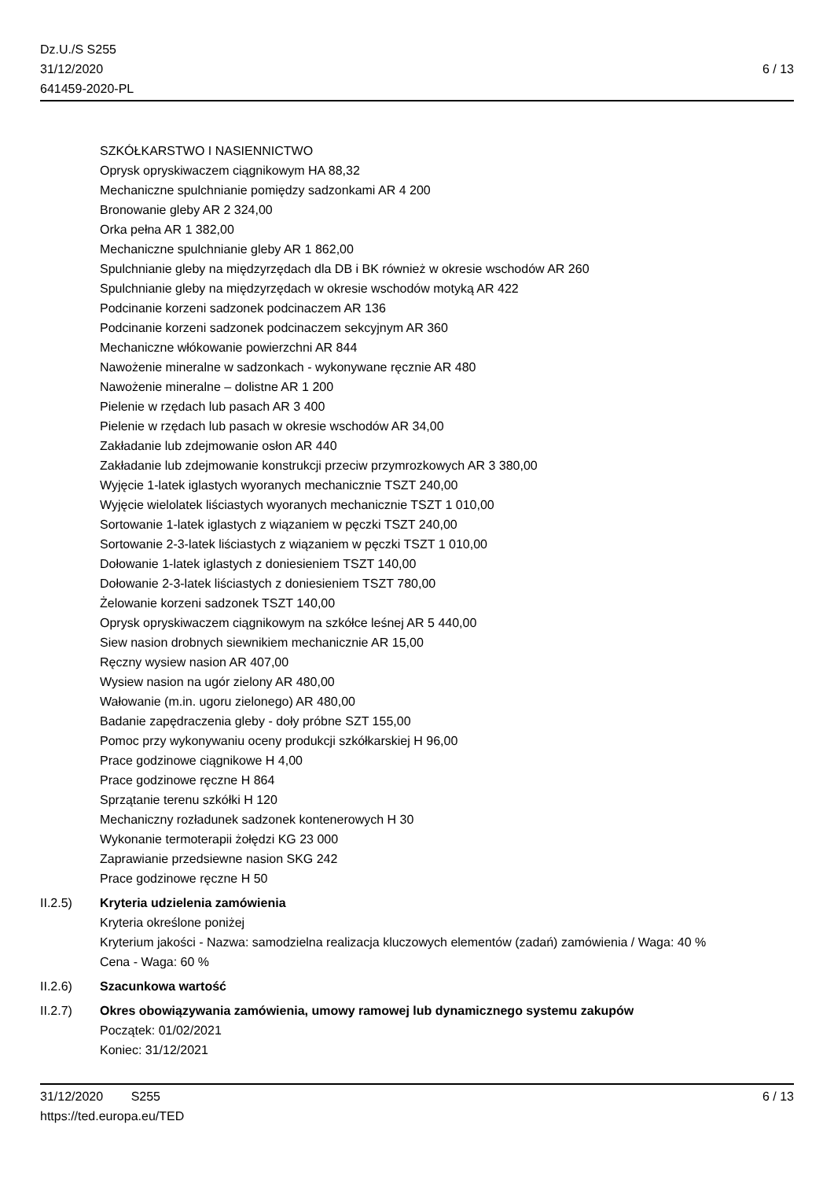Dz.U./S S255
31/12/2020
641459-2020-PL
6 / 13
SZKÓŁKARSTWO I NASIENNICTWO
Oprysk opryskiwaczem ciągnikowym HA 88,32
Mechaniczne spulchnianie pomiędzy sadzonkami AR 4 200
Bronowanie gleby AR 2 324,00
Orka pełna AR 1 382,00
Mechaniczne spulchnianie gleby AR 1 862,00
Spulchnianie gleby na międzyrzędach dla DB i BK również w okresie wschodów AR 260
Spulchnianie gleby na międzyrzędach w okresie wschodów motyką AR 422
Podcinanie korzeni sadzonek podcinaczem AR 136
Podcinanie korzeni sadzonek podcinaczem sekcyjnym AR 360
Mechaniczne włókowanie powierzchni AR 844
Nawożenie mineralne w sadzonkach - wykonywane ręcznie AR 480
Nawożenie mineralne – dolistne AR 1 200
Pielenie w rzędach lub pasach AR 3 400
Pielenie w rzędach lub pasach w okresie wschodów AR 34,00
Zakładanie lub zdejmowanie osłon AR 440
Zakładanie lub zdejmowanie konstrukcji przeciw przymrozkowych AR 3 380,00
Wyjęcie 1-latek iglastych wyoranych mechanicznie TSZT 240,00
Wyjęcie wielolatek liściastych wyoranych mechanicznie TSZT 1 010,00
Sortowanie 1-latek iglastych z wiązaniem w pęczki TSZT 240,00
Sortowanie 2-3-latek liściastych z wiązaniem w pęczki TSZT 1 010,00
Dołowanie 1-latek iglastych z doniesieniem TSZT 140,00
Dołowanie 2-3-latek liściastych z doniesieniem TSZT 780,00
Żelowanie korzeni sadzonek TSZT 140,00
Oprysk opryskiwaczem ciągnikowym na szkółce leśnej AR 5 440,00
Siew nasion drobnych siewnikiem mechanicznie AR 15,00
Ręczny wysiew nasion AR 407,00
Wysiew nasion na ugór zielony AR 480,00
Wałowanie (m.in. ugoru zielonego) AR 480,00
Badanie zapędraczenia gleby - doły próbne SZT 155,00
Pomoc przy wykonywaniu oceny produkcji szkółkarskiej H 96,00
Prace godzinowe ciągnikowe H 4,00
Prace godzinowe ręczne H 864
Sprzątanie terenu szkółki H 120
Mechaniczny rozładunek sadzonek kontenerowych H 30
Wykonanie termoterapii żołędzi KG 23 000
Zaprawianie przedsiewne nasion SKG 242
Prace godzinowe ręczne H 50
II.2.5) Kryteria udzielenia zamówienia
Kryteria określone poniżej
Kryterium jakości - Nazwa: samodzielna realizacja kluczowych elementów (zadań) zamówienia / Waga: 40 %
Cena - Waga: 60 %
II.2.6) Szacunkowa wartość
II.2.7) Okres obowiązywania zamówienia, umowy ramowej lub dynamicznego systemu zakupów
Początek: 01/02/2021
Koniec: 31/12/2021
31/12/2020 S255 6 / 13
https://ted.europa.eu/TED